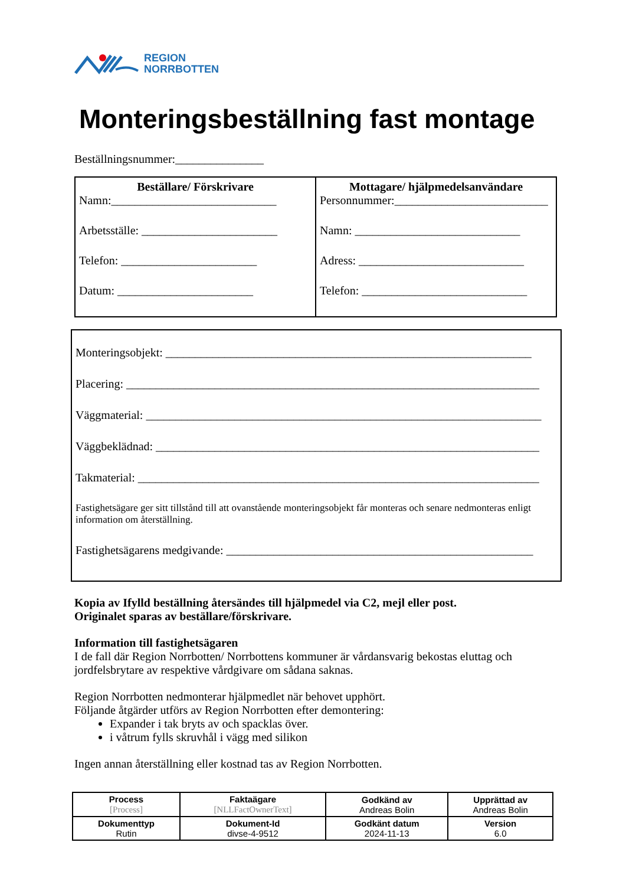REGION
NORRBOTTEN
Monteringsbeställning fast montage
Beställningsnummer:_______________
| Beställare/ Förskrivare Namn:____________________________ Arbetsställe: _______________________ Telefon: _______________________ Datum: _______________________ | Mottagare/ hjälpmedelsanvändare Personnummer:__________________________ Namn: ____________________________ Adress: ____________________________ Telefon: ____________________________ |
Monteringsobjekt: ______________________________________________________________
Placering: ______________________________________________________________________
Väggmaterial: ___________________________________________________________________
Väggbeklädnad: _________________________________________________________________
Takmaterial: ____________________________________________________________________
Fastighetsägare ger sitt tillstånd till att ovanstående monteringsobjekt får monteras och senare nedmonteras enligt information om återställning.
Fastighetsägarens medgivande: ____________________________________________________
Kopia av Ifylld beställning återsändes till hjälpmedel via C2, mejl eller post.
Originalet sparas av beställare/förskrivare.
Information till fastighetsägaren
I de fall där Region Norrbotten/ Norrbottens kommuner är vårdansvarig bekostas eluttag och jordfelsbrytare av respektive vårdgivare om sådana saknas.
Region Norrbotten nedmonterar hjälpmedlet när behovet upphört.
Följande åtgärder utförs av Region Norrbotten efter demontering:
Expander i tak bryts av och spacklas över.
i våtrum fylls skruvhål i vägg med silikon
Ingen annan återställning eller kostnad tas av Region Norrbotten.
| Process [Process] | Faktaägare [NLLFactOwnerText] | Godkänd av Andreas Bolin | Upprättad av Andreas Bolin |
| Dokumenttyp Rutin | Dokument-Id divse-4-9512 | Godkänt datum 2024-11-13 | Version 6.0 |